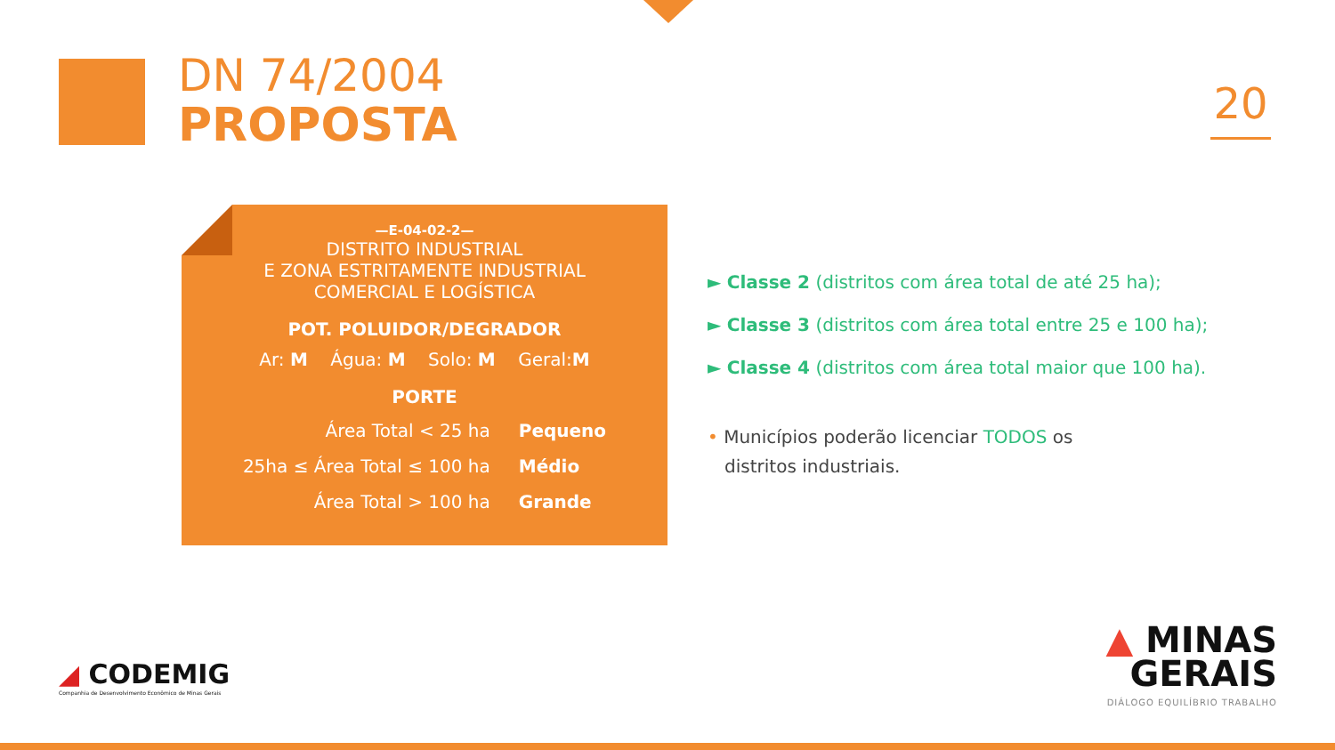DN 74/2004
PROPOSTA
20
—E-04-02-2—
DISTRITO INDUSTRIAL
E ZONA ESTRITAMENTE INDUSTRIAL
COMERCIAL E LOGÍSTICA
POT. POLUIDOR/DEGRADOR
Ar: M Água: M Solo: M Geral:M
PORTE
| Área Total < 25 ha | Pequeno |
| 25ha ≤ Área Total ≤ 100 ha | Médio |
| Área Total > 100 ha | Grande |
► Classe 2 (distritos com área total de até 25 ha);
► Classe 3 (distritos com área total entre 25 e 100 ha);
► Classe 4 (distritos com área total maior que 100 ha).
• Municípios poderão licenciar TODOS os
distritos industriais.
◢ CODEMIG
Companhia de Desenvolvimento Econômico de Minas Gerais
▲ MINAS
GERAIS
DIÁLOGO EQUILÍBRIO TRABALHO